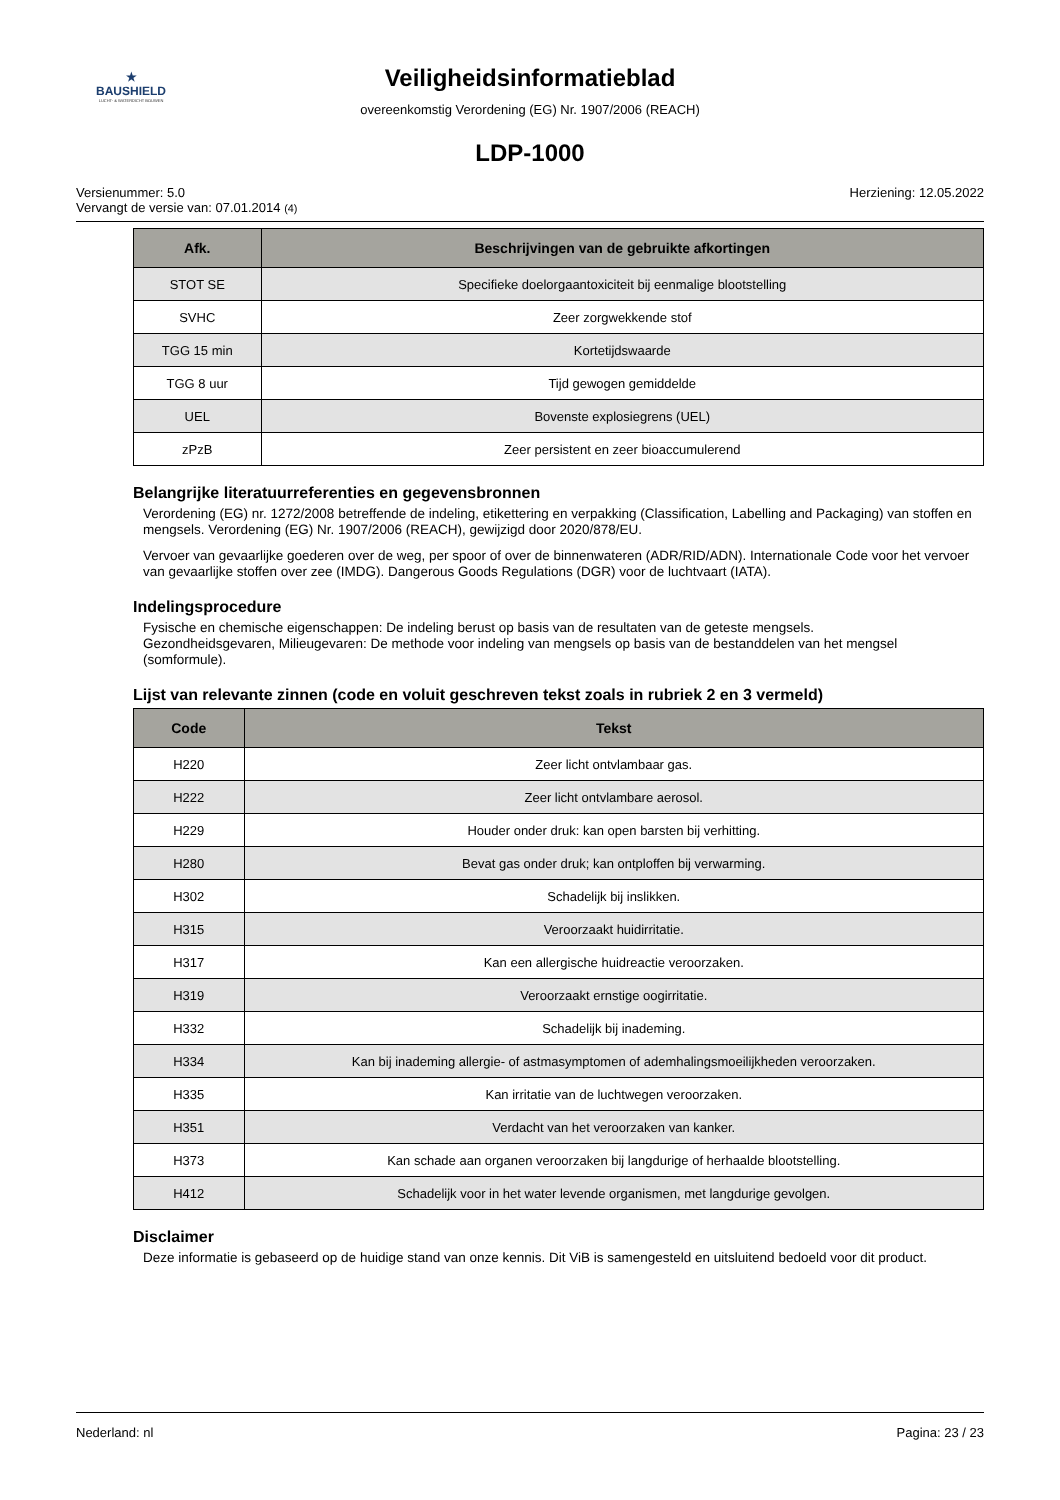★
BAUSHIELD
LUCHT- & WATERDICHT BOUWEN
Veiligheidsinformatieblad
overeenkomstig Verordening (EG) Nr. 1907/2006 (REACH)
LDP-1000
Versienummer: 5.0
Vervangt de versie van: 07.01.2014 (4)
Herziening: 12.05.2022
| Afk. | Beschrijvingen van de gebruikte afkortingen |
| --- | --- |
| STOT SE | Specifieke doelorgaantoxiciteit bij eenmalige blootstelling |
| SVHC | Zeer zorgwekkende stof |
| TGG 15 min | Kortetijdswaarde |
| TGG 8 uur | Tijd gewogen gemiddelde |
| UEL | Bovenste explosiegrens (UEL) |
| zPzB | Zeer persistent en zeer bioaccumulerend |
Belangrijke literatuurreferenties en gegevensbronnen
Verordening (EG) nr. 1272/2008 betreffende de indeling, etikettering en verpakking (Classification, Labelling and Packaging) van stoffen en mengsels. Verordening (EG) Nr. 1907/2006 (REACH), gewijzigd door 2020/878/EU.
Vervoer van gevaarlijke goederen over de weg, per spoor of over de binnenwateren (ADR/RID/ADN). Internationale Code voor het vervoer van gevaarlijke stoffen over zee (IMDG). Dangerous Goods Regulations (DGR) voor de luchtvaart (IATA).
Indelingsprocedure
Fysische en chemische eigenschappen: De indeling berust op basis van de resultaten van de geteste mengsels.
Gezondheidsgevaren, Milieugevaren: De methode voor indeling van mengsels op basis van de bestanddelen van het mengsel (somformule).
Lijst van relevante zinnen (code en voluit geschreven tekst zoals in rubriek 2 en 3 vermeld)
| Code | Tekst |
| --- | --- |
| H220 | Zeer licht ontvlambaar gas. |
| H222 | Zeer licht ontvlambare aerosol. |
| H229 | Houder onder druk: kan open barsten bij verhitting. |
| H280 | Bevat gas onder druk; kan ontploffen bij verwarming. |
| H302 | Schadelijk bij inslikken. |
| H315 | Veroorzaakt huidirritatie. |
| H317 | Kan een allergische huidreactie veroorzaken. |
| H319 | Veroorzaakt ernstige oogirritatie. |
| H332 | Schadelijk bij inademing. |
| H334 | Kan bij inademing allergie- of astmasymptomen of ademhalingsmoeilijkheden veroorzaken. |
| H335 | Kan irritatie van de luchtwegen veroorzaken. |
| H351 | Verdacht van het veroorzaken van kanker. |
| H373 | Kan schade aan organen veroorzaken bij langdurige of herhaalde blootstelling. |
| H412 | Schadelijk voor in het water levende organismen, met langdurige gevolgen. |
Disclaimer
Deze informatie is gebaseerd op de huidige stand van onze kennis. Dit ViB is samengesteld en uitsluitend bedoeld voor dit product.
Nederland: nl Pagina: 23 / 23